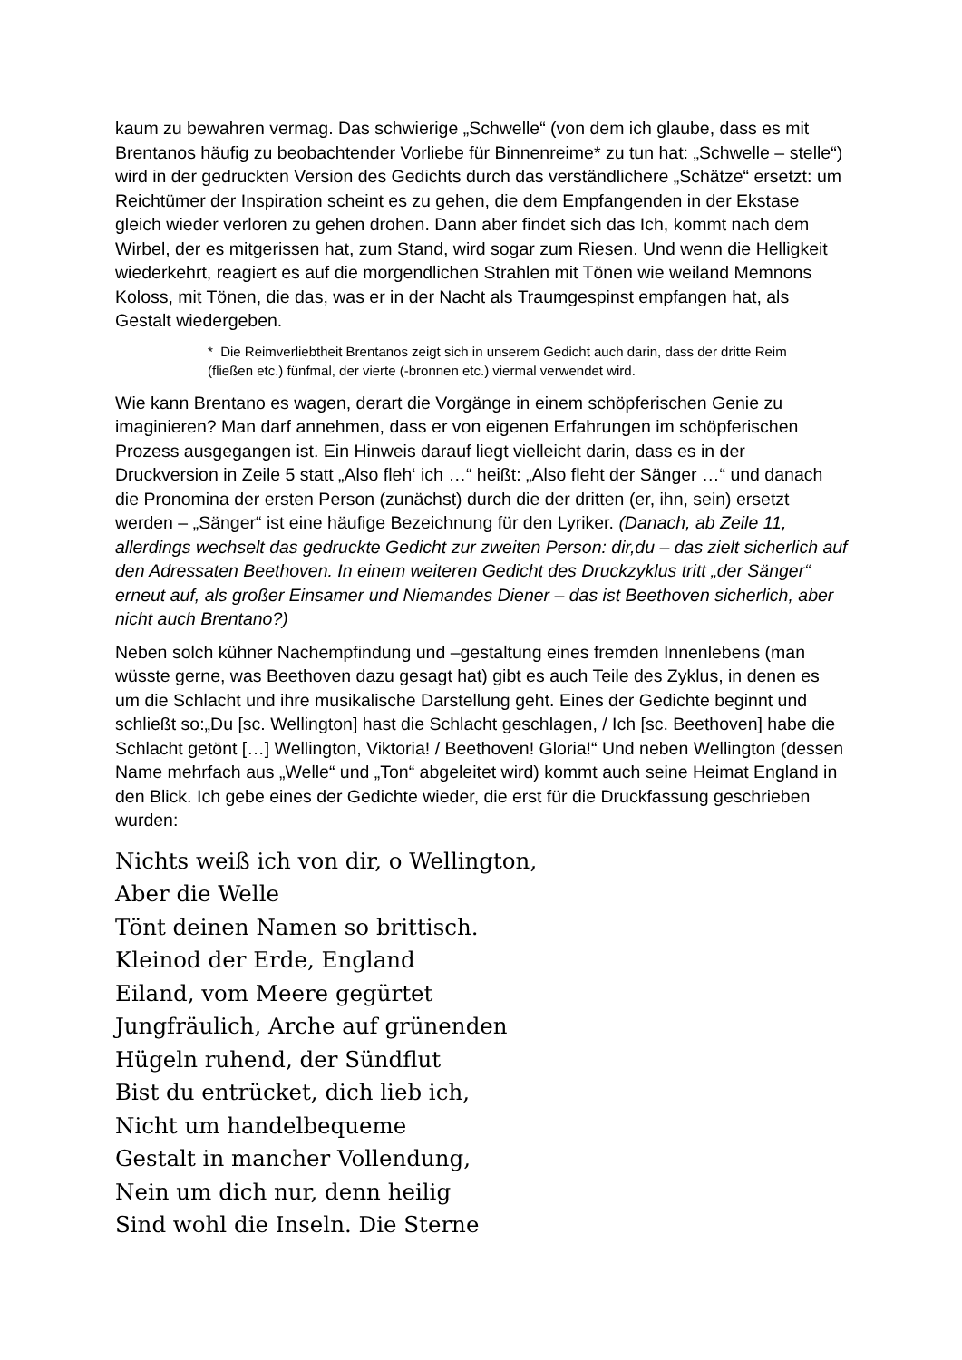kaum zu bewahren vermag. Das schwierige „Schwelle“ (von dem ich glaube, dass es mit Brentanos häufig zu beobachtender Vorliebe für Binnenreime* zu tun hat: „Schwelle – stelle“) wird in der gedruckten Version des Gedichts durch das verständlichere „Schätze“ ersetzt: um Reichtümer der Inspiration scheint es zu gehen, die dem Empfangenden in der Ekstase gleich wieder verloren zu gehen drohen. Dann aber findet sich das Ich, kommt nach dem Wirbel, der es mitgerissen hat, zum Stand, wird sogar zum Riesen. Und wenn die Helligkeit wiederkehrt, reagiert es auf die morgendlichen Strahlen mit Tönen wie weiland Memnons Koloss, mit Tönen, die das, was er in der Nacht als Traumgespinst empfangen hat, als Gestalt wiedergeben.
* Die Reimverliebtheit Brentanos zeigt sich in unserem Gedicht auch darin, dass der dritte Reim (fließen etc.) fünfmal, der vierte (-bronnen etc.) viermal verwendet wird.
Wie kann Brentano es wagen, derart die Vorgänge in einem schöpferischen Genie zu imaginieren? Man darf annehmen, dass er von eigenen Erfahrungen im schöpferischen Prozess ausgegangen ist. Ein Hinweis darauf liegt vielleicht darin, dass es in der Druckversion in Zeile 5 statt „Also fleh‘ ich …“ heißt: „Also fleht der Sänger …“ und danach die Pronomina der ersten Person (zunächst) durch die der dritten (er, ihn, sein) ersetzt werden – „Sänger“ ist eine häufige Bezeichnung für den Lyriker. (Danach, ab Zeile 11, allerdings wechselt das gedruckte Gedicht zur zweiten Person: dir,du – das zielt sicherlich auf den Adressaten Beethoven. In einem weiteren Gedicht des Druckzyklus tritt „der Sänger“ erneut auf, als großer Einsamer und Niemandes Diener – das ist Beethoven sicherlich, aber nicht auch Brentano?)
Neben solch kühner Nachempfindung und –gestaltung eines fremden Innenlebens (man wüsste gerne, was Beethoven dazu gesagt hat) gibt es auch Teile des Zyklus, in denen es um die Schlacht und ihre musikalische Darstellung geht. Eines der Gedichte beginnt und schließt so:„Du [sc. Wellington] hast die Schlacht geschlagen, / Ich [sc. Beethoven] habe die Schlacht getönt […] Wellington, Viktoria! / Beethoven! Gloria!“ Und neben Wellington (dessen Name mehrfach aus „Welle“ und „Ton“ abgeleitet wird) kommt auch seine Heimat England in den Blick. Ich gebe eines der Gedichte wieder, die erst für die Druckfassung geschrieben wurden:
Nichts weiß ich von dir, o Wellington,
Aber die Welle
Tönt deinen Namen so brittisch.
Kleinod der Erde, England
Eiland, vom Meere gegürtet
Jungfräulich, Arche auf grünenden
Hügeln ruhend, der Sündflut
Bist du entrücket, dich lieb ich,
Nicht um handelbequeme
Gestalt in mancher Vollendung,
Nein um dich nur, denn heilig
Sind wohl die Inseln. Die Sterne